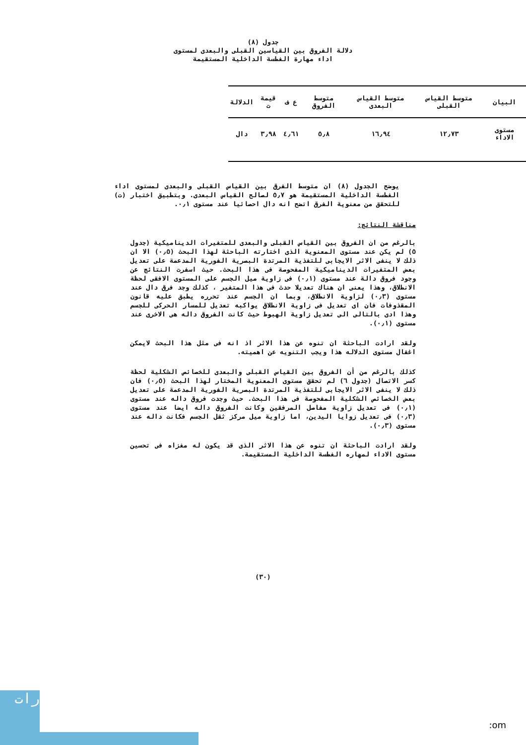جدول (٨)
دلالة الفروق بين القياسين القبلى والبعدى لمستوى
اداء مهارة الغطسة الداخلية المستقيمة
| البيان | متوسط القياس القبلى | متوسط القياس البعدى | متوسط الفروق | ع ف | قيمة ت | الدلالة |
| --- | --- | --- | --- | --- | --- | --- |
| مستوى الاداء | ١٢٫٧٣ | ١٦٫٩٤ | ٥٫٨ | ٤٫٦١ | ٣٫٩٨ | دال |
يوضح الجدول (٨) ان متوسط الفرق بين القياس القبلى والبعدى لمستوى اداء الغطسة الداخلية المستقيمة هو ٥٫٧ لصالح القياس البعدى. وبتطبيق اختبار (ت) للتحقق من معنوية الفرق اتضح انه دال احصائيا عند مستوى ٠٫١.
مناقشة النتائج:
بالرغم من ان الفروق بين القياس القبلى والبعدى للمتغيرات الديناميكية (جدول ٥) لم يكن عند مستوى المعنوية الذى اختارته الباحثة لهذا البحث (٠٫٥) الا ان ذلك لا ينفى الاثر الايجابى للتغذية المرتدة البصرية الفورية المدعمة على تعديل بعض المتغيرات الديناميكية المفحوصة فى هذا البحث. حيث اسفرت النتائج عن وجود فروق دالة عند مستوى (٠٫١) فى زاوية ميل الجسم على المستوى الافقى لحظة الانطلاق، وهذا يعنى ان هناك تعديلا حدث فى هذا المتغير ، كذلك وجد فرق دال عند مستوى (٠٫٣) لزاوية الانطلاق، وبما ان الجسم عند تحرره يطبق عليه قانون المقذوفات فان اى تعديل فى زاوية الانطلاق يواكبه تعديل للمسار الحركى للجسم وهذا ادى بالتالى الى تعديل زاوية الهبوط حيث كانت الفروق داله هى الاخرى عند مستوى (٠٫١).
ولقد ارادت الباحثة ان تنوه عن هذا الاثر اذ انه فى مثل هذا البحث لايمكن اغفال مستوى الدلاله هذا ويجب التنويه عن اهميته.
كذلك بالرغم من أن الفروق بين القياس القبلى والبعدى للخصائص الشكلية لحظة كسر الاتصال (جدول ٦) لم تحقق مستوى المعنوية المختار لهذا البحث (٠٫٥) فان ذلك لا ينفى الاثر الايجابى للتغذية المرتدة البصرية الفورية المدعمة على تعديل بعض الخصائص الشكلية المفحوصة فى هذا البحث. حيث وجدت فروق داله عند مستوى (٠٫١) فى تعديل زاوية مفاصل المرفقين وكانت الفروق داله ايضا عند مستوى (٠٫٣) فى تعديل زوايا اليدين، اما زاوية ميل مركز ثقل الجسم فكانت داله عند مستوى (٠٫٣).
ولقد ارادت الباحثة ان تنوه عن هذا الاثر الذى قد يكون له مغزاه فى تحسين مستوى الاداء لمهاره الغطسة الداخلية المستقيمة.
(٣٠)
رات
:om